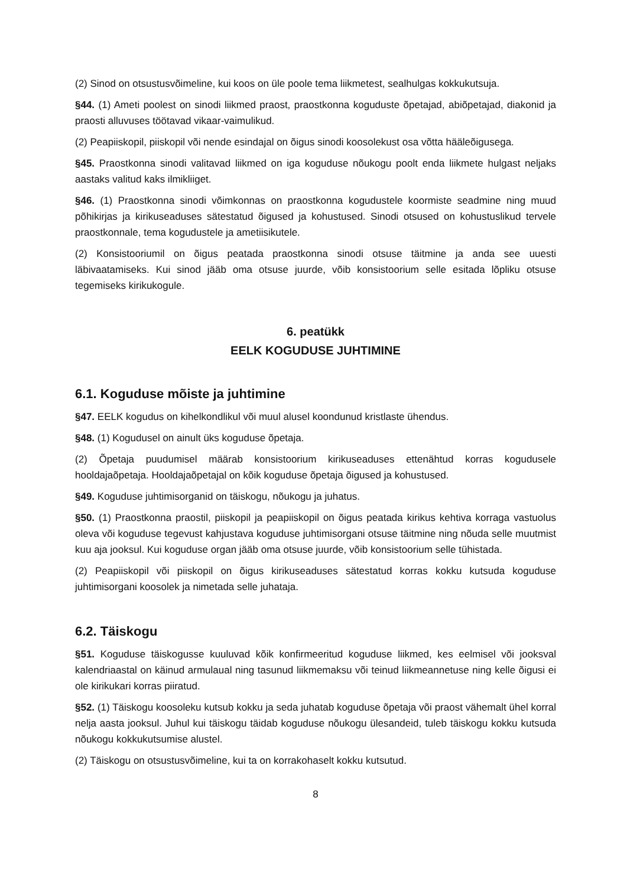(2) Sinod on otsustusvõimeline, kui koos on üle poole tema liikmetest, sealhulgas kokkukutsuja.
§44. (1) Ameti poolest on sinodi liikmed praost, praostkonna koguduste õpetajad, abiõpetajad, diakonid ja praosti alluvuses töötavad vikaar-vaimulikud.
(2) Peapiiskopil, piiskopil või nende esindajal on õigus sinodi koosolekust osa võtta hääleõigusega.
§45. Praostkonna sinodi valitavad liikmed on iga koguduse nõukogu poolt enda liikmete hulgast neljaks aastaks valitud kaks ilmikliiget.
§46. (1) Praostkonna sinodi võimkonnas on praostkonna kogudustele koormiste seadmine ning muud põhikirjas ja kirikuseaduses sätestatud õigused ja kohustused. Sinodi otsused on kohustuslikud tervele praostkonnale, tema kogudustele ja ametiisikutele.
(2) Konsistooriumil on õigus peatada praostkonna sinodi otsuse täitmine ja anda see uuesti läbivaatamiseks. Kui sinod jääb oma otsuse juurde, võib konsistoorium selle esitada lõpliku otsuse tegemiseks kirikukogule.
6. peatükk
EELK KOGUDUSE JUHTIMINE
6.1. Koguduse mõiste ja juhtimine
§47. EELK kogudus on kihelkondlikul või muul alusel koondunud kristlaste ühendus.
§48. (1) Kogudusel on ainult üks koguduse õpetaja.
(2) Õpetaja puudumisel määrab konsistoorium kirikuseaduses ettenähtud korras kogudusele hooldajaõpetaja. Hooldajaõpetajal on kõik koguduse õpetaja õigused ja kohustused.
§49. Koguduse juhtimisorganid on täiskogu, nõukogu ja juhatus.
§50. (1) Praostkonna praostil, piiskopil ja peapiiskopil on õigus peatada kirikus kehtiva korraga vastuolus oleva või koguduse tegevust kahjustava koguduse juhtimisorgani otsuse täitmine ning nõuda selle muutmist kuu aja jooksul. Kui koguduse organ jääb oma otsuse juurde, võib konsistoorium selle tühistada.
(2) Peapiiskopil või piiskopil on õigus kirikuseaduses sätestatud korras kokku kutsuda koguduse juhtimisorgani koosolek ja nimetada selle juhataja.
6.2. Täiskogu
§51. Koguduse täiskogusse kuuluvad kõik konfirmeeritud koguduse liikmed, kes eelmisel või jooksval kalendriaastal on käinud armulaual ning tasunud liikmemaksu või teinud liikmeannetuse ning kelle õigusi ei ole kirikukari korras piiratud.
§52. (1) Täiskogu koosoleku kutsub kokku ja seda juhatab koguduse õpetaja või praost vähemalt ühel korral nelja aasta jooksul. Juhul kui täiskogu täidab koguduse nõukogu ülesandeid, tuleb täiskogu kokku kutsuda nõukogu kokkukutsumise alustel.
(2) Täiskogu on otsustusvõimeline, kui ta on korrakohaselt kokku kutsutud.
8